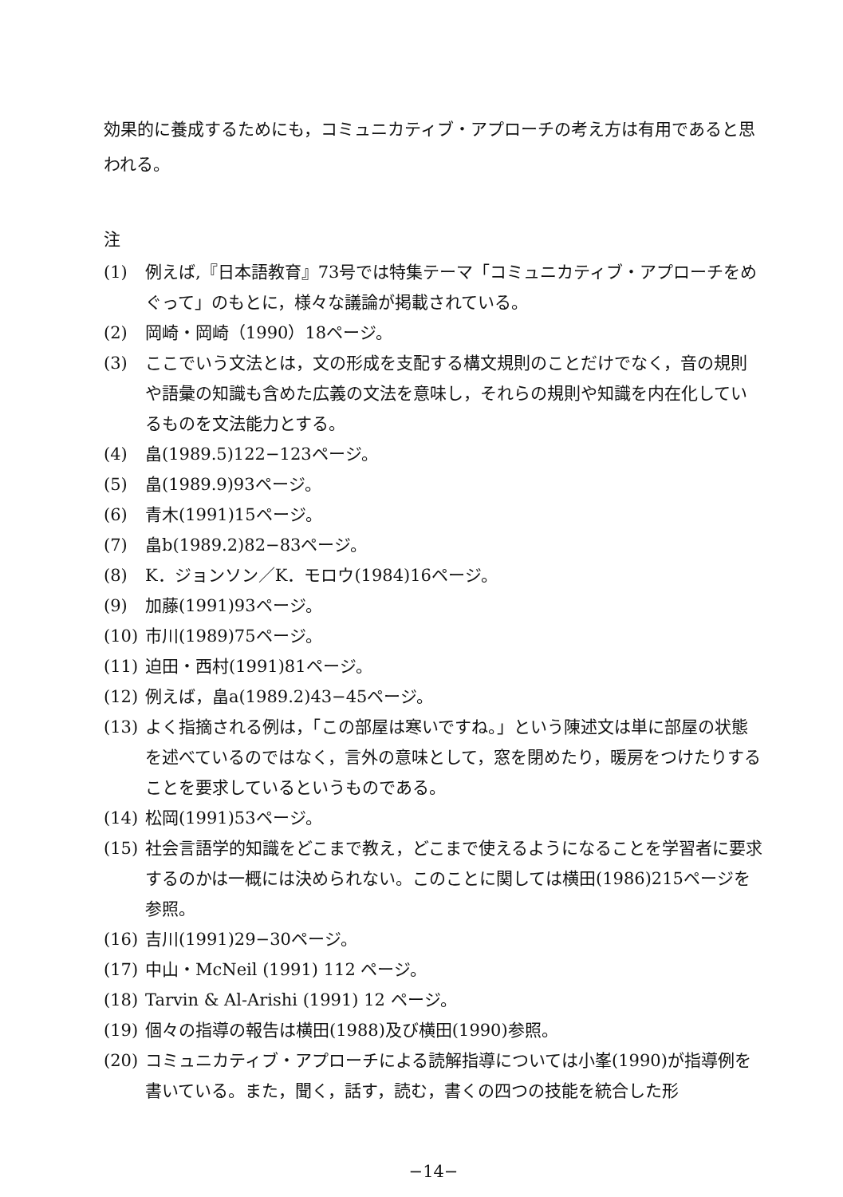効果的に養成するためにも，コミュニカティブ・アプローチの考え方は有用であると思われる。
注
(1) 例えば,『日本語教育』73号では特集テーマ「コミュニカティブ・アプローチをめぐって」のもとに，様々な議論が掲載されている。
(2) 岡崎・岡崎（1990）18ページ。
(3) ここでいう文法とは，文の形成を支配する構文規則のことだけでなく，音の規則や語彙の知識も含めた広義の文法を意味し，それらの規則や知識を内在化しているものを文法能力とする。
(4) 畠(1989.5)122−123ページ。
(5) 畠(1989.9)93ページ。
(6) 青木(1991)15ページ。
(7) 畠b(1989.2)82−83ページ。
(8) K．ジョンソン／K．モロウ(1984)16ページ。
(9) 加藤(1991)93ページ。
(10) 市川(1989)75ページ。
(11) 迫田・西村(1991)81ページ。
(12) 例えば，畠a(1989.2)43−45ページ。
(13) よく指摘される例は，「この部屋は寒いですね。」という陳述文は単に部屋の状態を述べているのではなく，言外の意味として，窓を閉めたり，暖房をつけたりすることを要求しているというものである。
(14) 松岡(1991)53ページ。
(15) 社会言語学的知識をどこまで教え，どこまで使えるようになることを学習者に要求するのかは一概には決められない。このことに関しては横田(1986)215ページを参照。
(16) 吉川(1991)29−30ページ。
(17) 中山・McNeil (1991) 112 ページ。
(18) Tarvin & Al-Arishi (1991) 12 ページ。
(19) 個々の指導の報告は横田(1988)及び横田(1990)参照。
(20) コミュニカティブ・アプローチによる読解指導については小峯(1990)が指導例を書いている。また，聞く，話す，読む，書くの四つの技能を統合した形
−14−